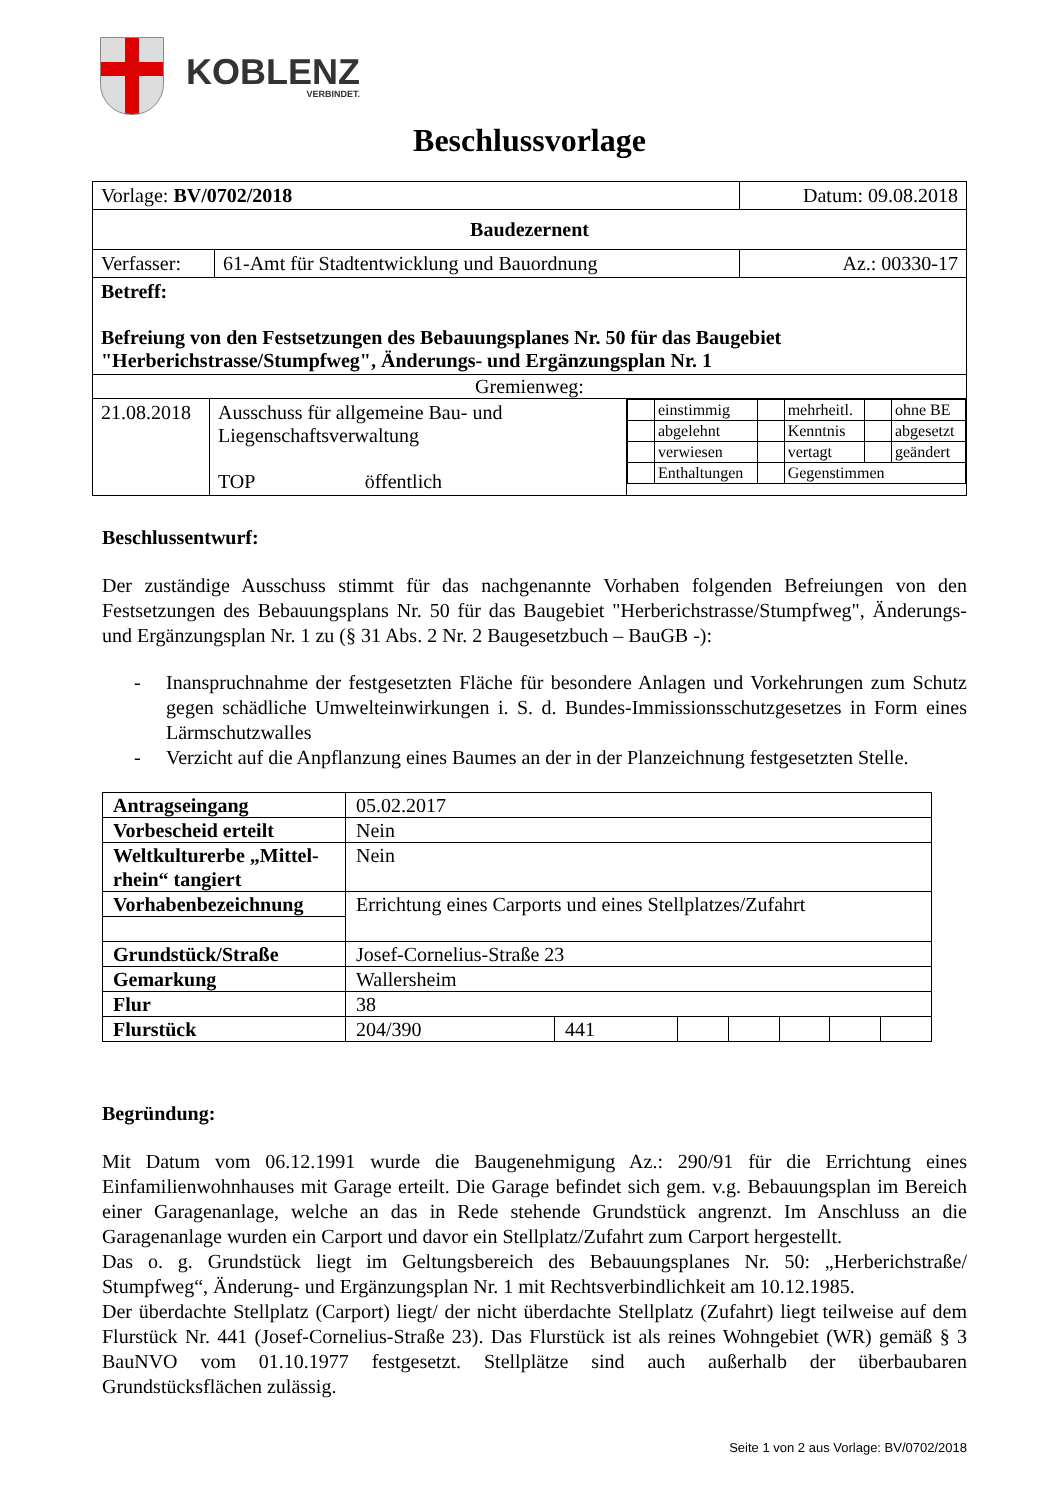KOBLENZ
VERBINDET.
Beschlussvorlage
| Vorlage: BV/0702/2018 | | Datum: 09.08.2018 |
| Baudezernent | | |
| Verfasser: | 61-Amt für Stadtentwicklung und Bauordnung | Az.: 00330-17 |
| Betreff: Befreiung von den Festsetzungen des Bebauungsplanes Nr. 50 für das Baugebiet "Herberichstrasse/Stumpfweg", Änderungs- und Ergänzungsplan Nr. 1 | | |
| Gremienweg: | | |
| 21.08.2018 | Ausschuss für allgemeine Bau- und Liegenschaftsverwaltung TOP öffentlich | / / einstimmig / / mehrheitl. / / ohne BE / / / abgelehnt / / Kenntnis / / abgesetzt / / / verwiesen / / vertagt / / geändert / / / Enthaltungen / / Gegenstimmen / / / |
Beschlussentwurf:
Der zuständige Ausschuss stimmt für das nachgenannte Vorhaben folgenden Befreiungen von den Festsetzungen des Bebauungsplans Nr. 50 für das Baugebiet "Herberichstrasse/Stumpfweg", Änderungs- und Ergänzungsplan Nr. 1 zu (§ 31 Abs. 2 Nr. 2 Baugesetzbuch – BauGB -):
- Inanspruchnahme der festgesetzten Fläche für besondere Anlagen und Vorkehrungen zum Schutz gegen schädliche Umwelteinwirkungen i. S. d. Bundes-Immissionsschutzgesetzes in Form eines Lärmschutzwalles
- Verzicht auf die Anpflanzung eines Baumes an der in der Planzeichnung festgesetzten Stelle.
| Antragseingang | 05.02.2017 | | | | | | |
| Vorbescheid erteilt | Nein | | | | | | |
| Weltkulturerbe „Mittel-rhein“ tangiert | Nein | | | | | | |
| Vorhabenbezeichnung | Errichtung eines Carports und eines Stellplatzes/Zufahrt | | | | | | |
| Grundstück/Straße | Josef-Cornelius-Straße 23 | | | | | | |
| Gemarkung | Wallersheim | | | | | | |
| Flur | 38 | | | | | | |
| Flurstück | 204/390 | 441 | | | | | |
Begründung:
Mit Datum vom 06.12.1991 wurde die Baugenehmigung Az.: 290/91 für die Errichtung eines Einfamilienwohnhauses mit Garage erteilt. Die Garage befindet sich gem. v.g. Bebauungsplan im Bereich einer Garagenanlage, welche an das in Rede stehende Grundstück angrenzt. Im Anschluss an die Garagenanlage wurden ein Carport und davor ein Stellplatz/Zufahrt zum Carport hergestellt.
Das o. g. Grundstück liegt im Geltungsbereich des Bebauungsplanes Nr. 50: „Herberichstraße/ Stumpfweg“, Änderung- und Ergänzungsplan Nr. 1 mit Rechtsverbindlichkeit am 10.12.1985.
Der überdachte Stellplatz (Carport) liegt/ der nicht überdachte Stellplatz (Zufahrt) liegt teilweise auf dem Flurstück Nr. 441 (Josef-Cornelius-Straße 23). Das Flurstück ist als reines Wohngebiet (WR) gemäß § 3 BauNVO vom 01.10.1977 festgesetzt. Stellplätze sind auch außerhalb der überbaubaren Grundstücksflächen zulässig.
Seite 1 von 2 aus Vorlage: BV/0702/2018